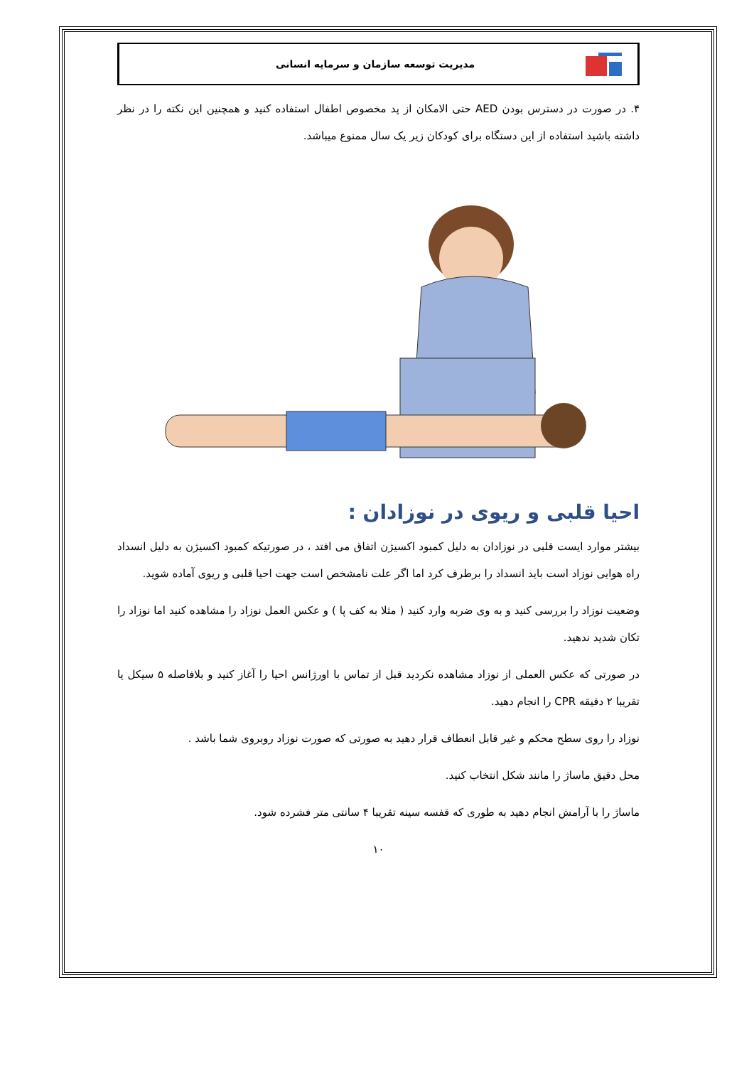مدیریت توسعه سازمان و سرمایه انسانی
۴. در صورت در دسترس بودن AED حتی الامکان از پد مخصوص اطفال استفاده کنید و همچنین این نکته را در نظر داشته باشید استفاده از این دستگاه برای کودکان زیر یک سال ممنوع میباشد.
احیا قلبی و ریوی در نوزادان :
بیشتر موارد ایست قلبی در نوزادان به دلیل کمبود اکسیژن اتفاق می افتد ، در صورتیکه کمبود اکسیژن به دلیل انسداد راه هوایی نوزاد است باید انسداد را برطرف کرد اما اگر علت نامشخص است جهت احیا قلبی و ریوی آماده شوید.
وضعیت نوزاد را بررسی کنید و به وی ضربه وارد کنید ( مثلا به کف پا ) و عکس العمل نوزاد را مشاهده کنید اما نوزاد را تکان شدید ندهید.
در صورتی که عکس العملی از نوزاد مشاهده نکردید قبل از تماس با اورژانس احیا را آغاز کنید و بلافاصله ۵ سیکل یا تقریبا ۲ دقیقه CPR را انجام دهید.
نوزاد را روی سطح محکم و غیر قابل انعطاف قرار دهید به صورتی که صورت نوزاد روبروی شما باشد .
محل دقیق ماساژ را مانند شکل انتخاب کنید.
ماساژ را با آرامش انجام دهید به طوری که قفسه سینه تقریبا ۴ سانتی متر فشرده شود.
۱۰